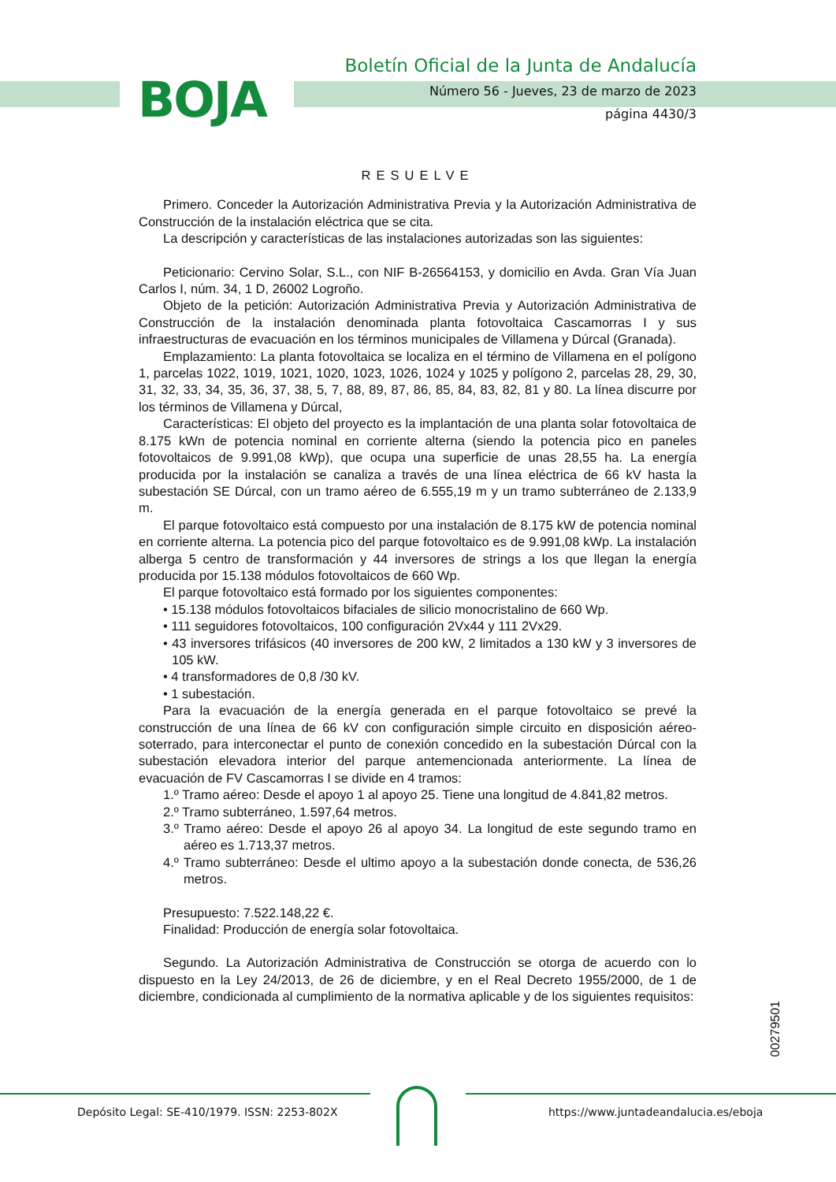BOJA
Boletín Oficial de la Junta de Andalucía
Número 56 - Jueves, 23 de marzo de 2023
página 4430/3
RESUELVE
Primero. Conceder la Autorización Administrativa Previa y la Autorización Administrativa de Construcción de la instalación eléctrica que se cita.
La descripción y características de las instalaciones autorizadas son las siguientes:
Peticionario: Cervino Solar, S.L., con NIF B-26564153, y domicilio en Avda. Gran Vía Juan Carlos I, núm. 34, 1 D, 26002 Logroño.
Objeto de la petición: Autorización Administrativa Previa y Autorización Administrativa de Construcción de la instalación denominada planta fotovoltaica Cascamorras I y sus infraestructuras de evacuación en los términos municipales de Villamena y Dúrcal (Granada).
Emplazamiento: La planta fotovoltaica se localiza en el término de Villamena en el polígono 1, parcelas 1022, 1019, 1021, 1020, 1023, 1026, 1024 y 1025 y polígono 2, parcelas 28, 29, 30, 31, 32, 33, 34, 35, 36, 37, 38, 5, 7, 88, 89, 87, 86, 85, 84, 83, 82, 81 y 80. La línea discurre por los términos de Villamena y Dúrcal,
Características: El objeto del proyecto es la implantación de una planta solar fotovoltaica de 8.175 kWn de potencia nominal en corriente alterna (siendo la potencia pico en paneles fotovoltaicos de 9.991,08 kWp), que ocupa una superficie de unas 28,55 ha. La energía producida por la instalación se canaliza a través de una línea eléctrica de 66 kV hasta la subestación SE Dúrcal, con un tramo aéreo de 6.555,19 m y un tramo subterráneo de 2.133,9 m.
El parque fotovoltaico está compuesto por una instalación de 8.175 kW de potencia nominal en corriente alterna. La potencia pico del parque fotovoltaico es de 9.991,08 kWp. La instalación alberga 5 centro de transformación y 44 inversores de strings a los que llegan la energía producida por 15.138 módulos fotovoltaicos de 660 Wp.
El parque fotovoltaico está formado por los siguientes componentes:
• 15.138 módulos fotovoltaicos bifaciales de silicio monocristalino de 660 Wp.
• 111 seguidores fotovoltaicos, 100 configuración 2Vx44 y 111 2Vx29.
• 43 inversores trifásicos (40 inversores de 200 kW, 2 limitados a 130 kW y 3 inversores de 105 kW.
• 4 transformadores de 0,8 /30 kV.
• 1 subestación.
Para la evacuación de la energía generada en el parque fotovoltaico se prevé la construcción de una línea de 66 kV con configuración simple circuito en disposición aéreo-soterrado, para interconectar el punto de conexión concedido en la subestación Dúrcal con la subestación elevadora interior del parque antemencionada anteriormente. La línea de evacuación de FV Cascamorras I se divide en 4 tramos:
1.º Tramo aéreo: Desde el apoyo 1 al apoyo 25. Tiene una longitud de 4.841,82 metros.
2.º Tramo subterráneo, 1.597,64 metros.
3.º Tramo aéreo: Desde el apoyo 26 al apoyo 34. La longitud de este segundo tramo en aéreo es 1.713,37 metros.
4.º Tramo subterráneo: Desde el ultimo apoyo a la subestación donde conecta, de 536,26 metros.
Presupuesto: 7.522.148,22 €.
Finalidad: Producción de energía solar fotovoltaica.
Segundo. La Autorización Administrativa de Construcción se otorga de acuerdo con lo dispuesto en la Ley 24/2013, de 26 de diciembre, y en el Real Decreto 1955/2000, de 1 de diciembre, condicionada al cumplimiento de la normativa aplicable y de los siguientes requisitos:
00279501
Depósito Legal: SE-410/1979. ISSN: 2253-802X
https://www.juntadeandalucia.es/eboja